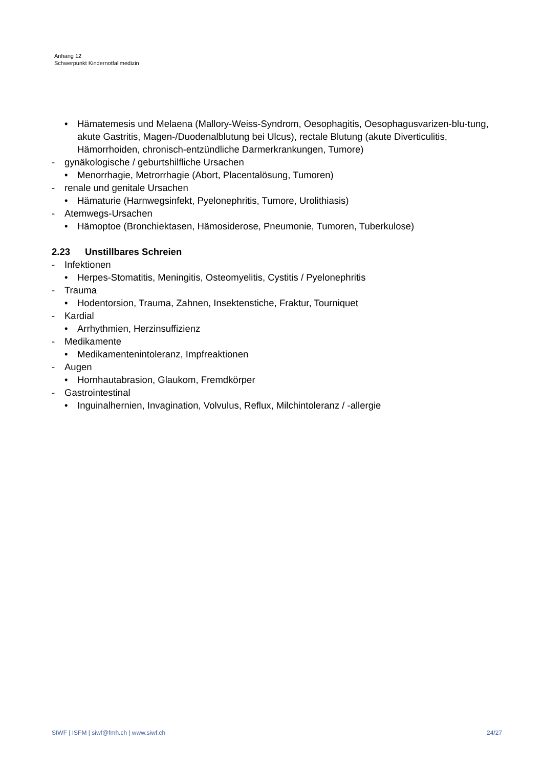Anhang 12
Schwerpunkt Kindernotfallmedizin
• Hämatemesis und Melaena (Mallory-Weiss-Syndrom, Oesophagitis, Oesophagusvarizen-blu-tung, akute Gastritis, Magen-/Duodenalblutung bei Ulcus), rectale Blutung (akute Diverticulitis, Hämorrhoiden, chronisch-entzündliche Darmerkrankungen, Tumore)
- gynäkologische / geburtshilfliche Ursachen
• Menorrhagie, Metrorrhagie (Abort, Placentalösung, Tumoren)
- renale und genitale Ursachen
• Hämaturie (Harnwegsinfekt, Pyelonephritis, Tumore, Urolithiasis)
- Atemwegs-Ursachen
• Hämoptoe (Bronchiektasen, Hämosiderose, Pneumonie, Tumoren, Tuberkulose)
2.23 Unstillbares Schreien
- Infektionen
• Herpes-Stomatitis, Meningitis, Osteomyelitis, Cystitis / Pyelonephritis
- Trauma
• Hodentorsion, Trauma, Zahnen, Insektenstiche, Fraktur, Tourniquet
- Kardial
• Arrhythmien, Herzinsuffizienz
- Medikamente
• Medikamentenintoleranz, Impfreaktionen
- Augen
• Hornhautabrasion, Glaukom, Fremdkörper
- Gastrointestinal
• Inguinalhernien, Invagination, Volvulus, Reflux, Milchintoleranz / -allergie
SIWF | ISFM | siwf@fmh.ch | www.siwf.ch 24/27